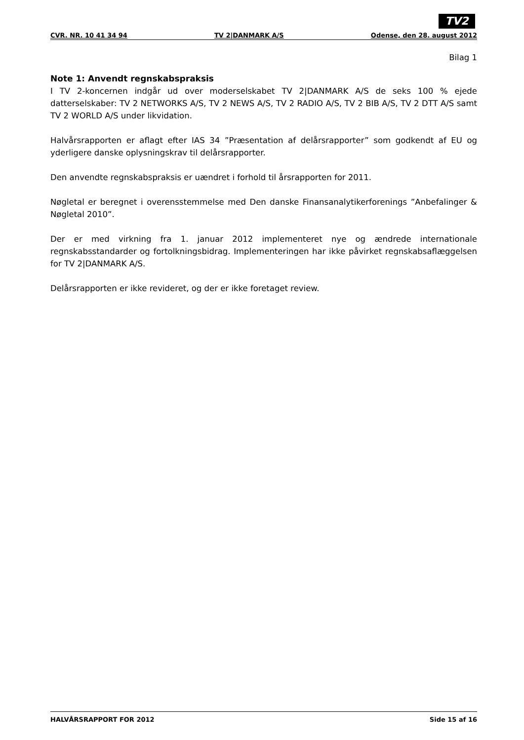TV2
CVR. NR. 10 41 34 94 TV 2|DANMARK A/S Odense, den 28. august 2012
Bilag 1
Note 1: Anvendt regnskabspraksis
I TV 2-koncernen indgår ud over moderselskabet TV 2|DANMARK A/S de seks 100 % ejede datterselskaber: TV 2 NETWORKS A/S, TV 2 NEWS A/S, TV 2 RADIO A/S, TV 2 BIB A/S, TV 2 DTT A/S samt TV 2 WORLD A/S under likvidation.
Halvårsrapporten er aflagt efter IAS 34 ”Præsentation af delårsrapporter” som godkendt af EU og yderligere danske oplysningskrav til delårsrapporter.
Den anvendte regnskabspraksis er uændret i forhold til årsrapporten for 2011.
Nøgletal er beregnet i overensstemmelse med Den danske Finansanalytikerforenings ”Anbefalinger & Nøgletal 2010”.
Der er med virkning fra 1. januar 2012 implementeret nye og ændrede internationale regnskabsstandarder og fortolkningsbidrag. Implementeringen har ikke påvirket regnskabsaflæggelsen for TV 2|DANMARK A/S.
Delårsrapporten er ikke revideret, og der er ikke foretaget review.
HALVÅRSRAPPORT FOR 2012 Side 15 af 16